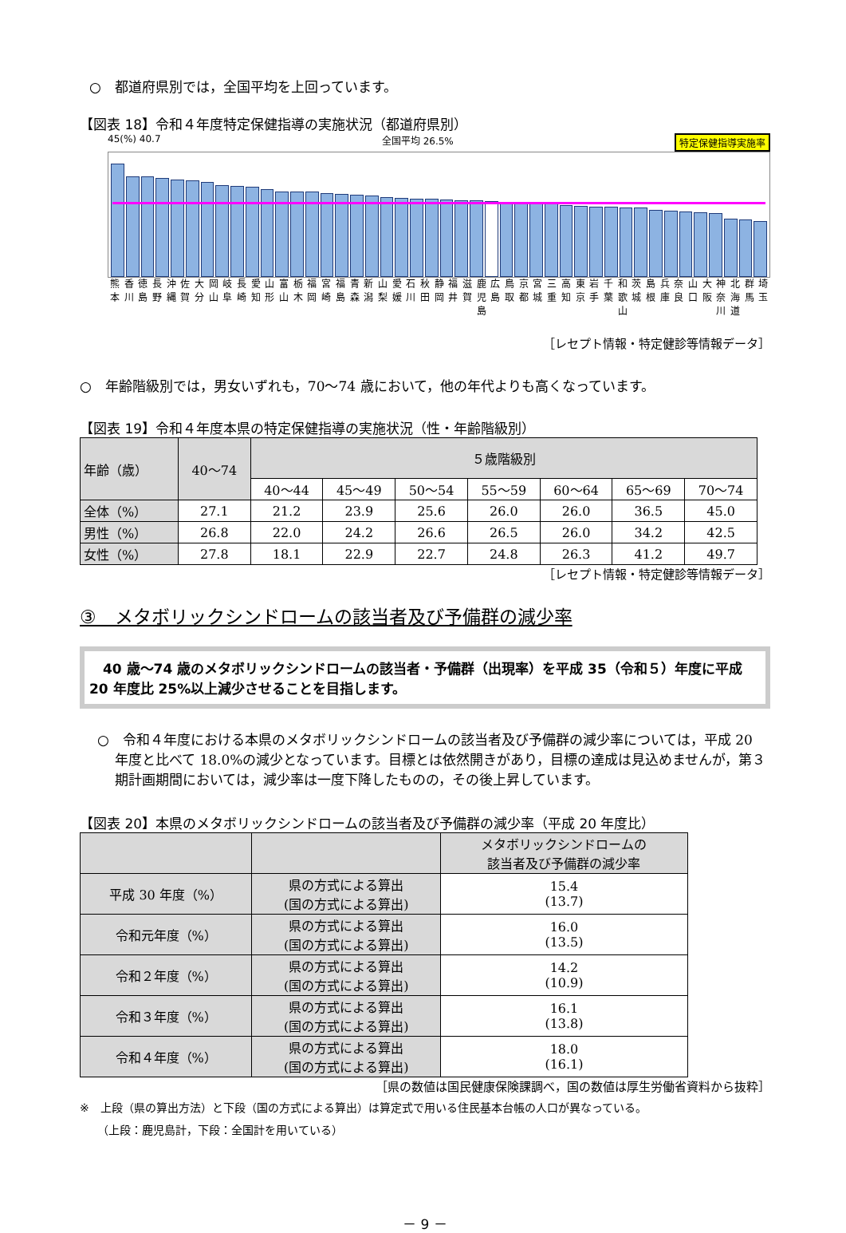○　都道府県別では，全国平均を上回っています。
【図表 18】令和４年度特定保健指導の実施状況（都道府県別）
45(%) 40.7 全国平均 26.5% 特定保健指導実施率
熊本 香川 徳島 長野 沖縄 佐賀 大分 岡山 岐阜 長崎 愛知 山形 富山 栃木 福岡 宮崎 福島 青森 新潟 山梨 愛媛 石川 秋田 静岡 福井 滋賀 鹿児島 広島 鳥取 京都 宮城 三重 高知 東京 岩手 千葉 和歌山 茨城 島根 兵庫 奈良 山口 大阪 神奈川 北海道 群馬 埼玉
［レセプト情報・特定健診等情報データ］
○　年齢階級別では，男女いずれも，70～74 歳において，他の年代よりも高くなっています。
【図表 19】令和４年度本県の特定保健指導の実施状況（性・年齢階級別）
| 年齢（歳） | 40～74 | ５歳階級別 | | | | | | |
| | | 40～44 | 45～49 | 50～54 | 55～59 | 60～64 | 65～69 | 70～74 |
| 全体（%） | 27.1 | 21.2 | 23.9 | 25.6 | 26.0 | 26.0 | 36.5 | 45.0 |
| 男性（%） | 26.8 | 22.0 | 24.2 | 26.6 | 26.5 | 26.0 | 34.2 | 42.5 |
| 女性（%） | 27.8 | 18.1 | 22.9 | 22.7 | 24.8 | 26.3 | 41.2 | 49.7 |
［レセプト情報・特定健診等情報データ］
③　メタボリックシンドロームの該当者及び予備群の減少率
　40 歳～74 歳のメタボリックシンドロームの該当者・予備群（出現率）を平成 35（令和５）年度に平成 20 年度比 25%以上減少させることを目指します。
○　令和４年度における本県のメタボリックシンドロームの該当者及び予備群の減少率については，平成 20 年度と比べて 18.0%の減少となっています。目標とは依然開きがあり，目標の達成は見込めませんが，第３期計画期間においては，減少率は一度下降したものの，その後上昇しています。
【図表 20】本県のメタボリックシンドロームの該当者及び予備群の減少率（平成 20 年度比）
| | | メタボリックシンドロームの 該当者及び予備群の減少率 |
| 平成 30 年度（%） | 県の方式による算出 (国の方式による算出) | 15.4 (13.7) |
| 令和元年度（%） | 県の方式による算出 (国の方式による算出) | 16.0 (13.5) |
| 令和２年度（%） | 県の方式による算出 (国の方式による算出) | 14.2 (10.9) |
| 令和３年度（%） | 県の方式による算出 (国の方式による算出) | 16.1 (13.8) |
| 令和４年度（%） | 県の方式による算出 (国の方式による算出) | 18.0 (16.1) |
［県の数値は国民健康保険課調べ，国の数値は厚生労働省資料から抜粋］
※　上段（県の算出方法）と下段（国の方式による算出）は算定式で用いる住民基本台帳の人口が異なっている。
（上段：鹿児島計，下段：全国計を用いている）
－ 9 －